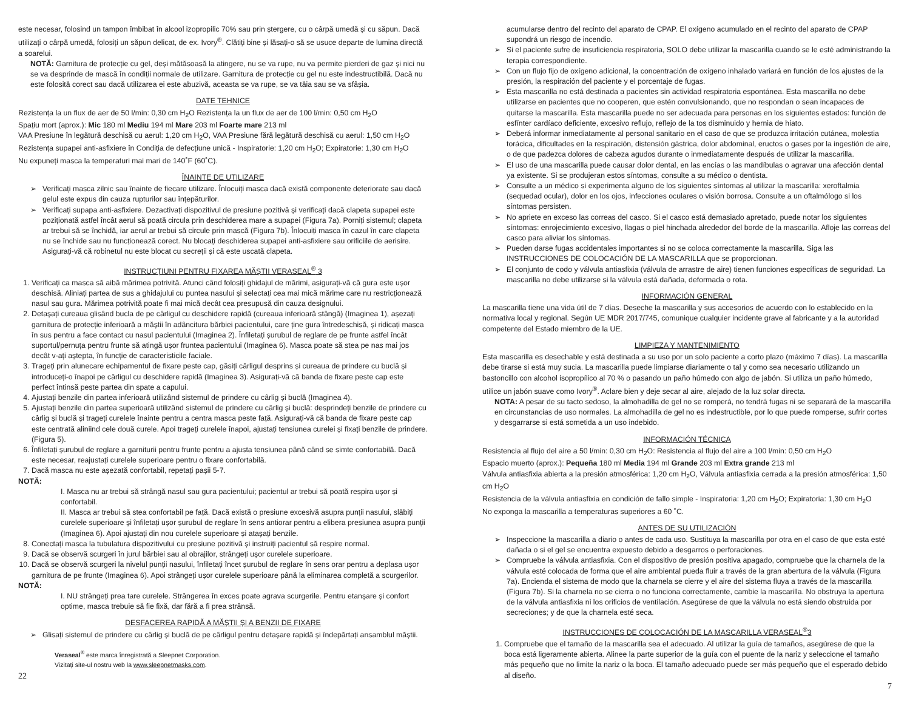este necesar, folosind un tampon îmbibat în alcool izopropilic 70% sau prin ștergere, cu o cârpă umedă și cu săpun. Dacă utilizați o cârpă umedă, folosiți un săpun delicat, de ex. Ivory<sup>®</sup>. Clătiți bine și lăsați-o să se usuce departe de lumina directă a soarelui.
NOTĂ: Garnitura de protecție cu gel, deși mătăsoasă la atingere, nu se va rupe, nu va permite pierderi de gaz și nici nu se va desprinde de mască în condiții normale de utilizare. Garnitura de protecție cu gel nu este indestructibilă. Dacă nu este folosită corect sau dacă utilizarea ei este abuzivă, aceasta se va rupe, se va tăia sau se va sfâșia.
DATE TEHNICE
Rezistența la un flux de aer de 50 l/min: 0,30 cm H<sub>2</sub>O Rezistența la un flux de aer de 100 l/min: 0,50 cm H<sub>2</sub>O
Spațiu mort (aprox.): Mic 180 ml Mediu 194 ml Mare 203 ml Foarte mare 213 ml
VAA Presiune în legătură deschisă cu aerul: 1,20 cm H<sub>2</sub>O, VAA Presiune fără legătură deschisă cu aerul: 1,50 cm H<sub>2</sub>O
Rezistența supapei anti-asfixiere în Condiția de defecțiune unică - Inspiratorie: 1,20 cm H<sub>2</sub>O; Expiratorie: 1,30 cm H<sub>2</sub>O
Nu expuneți masca la temperaturi mai mari de 140˚F (60˚C).
ÎNAINTE DE UTILIZARE
Verificați masca zilnic sau înainte de fiecare utilizare. Înlocuiți masca dacă există componente deteriorate sau dacă gelul este expus din cauza rupturilor sau înțepăturilor.
Verificați supapa anti-asfixiere. Dezactivați dispozitivul de presiune pozitivă și verificați dacă clapeta supapei este poziționată astfel încât aerul să poată circula prin deschiderea mare a supapei (Figura 7a). Porniți sistemul; clapeta ar trebui să se închidă, iar aerul ar trebui să circule prin mască (Figura 7b). Înlocuiți masca în cazul în care clapeta nu se închide sau nu funcționează corect. Nu blocați deschiderea supapei anti-asfixiere sau orificiile de aerisire. Asigurați-vă că robinetul nu este blocat cu secreții și că este uscată clapeta.
INSTRUCȚIUNI PENTRU FIXAREA MĂȘTII VERASEAL<sup>®</sup> 3
1. Verificați ca masca să aibă mărimea potrivită. Atunci când folosiți ghidajul de mărimi, asigurați-vă că gura este ușor deschisă. Aliniați partea de sus a ghidajului cu puntea nasului și selectați cea mai mică mărime care nu restricționează nasul sau gura. Mărimea potrivită poate fi mai mică decât cea presupusă din cauza designului.
2. Detașați cureaua glisând bucla de pe cârligul cu deschidere rapidă (cureaua inferioară stângă) (Imaginea 1), așezați garnitura de protecție inferioară a măștii în adâncitura bărbiei pacientului, care ține gura întredeschisă, și ridicați masca în sus pentru a face contact cu nasul pacientului (Imaginea 2). Înfiletați șurubul de reglare de pe frunte astfel încât suportul/pernuța pentru frunte să atingă ușor fruntea pacientului (Imaginea 6). Masca poate să stea pe nas mai jos decât v-ați aștepta, în funcție de caracteristicile faciale.
3. Trageți prin alunecare echipamentul de fixare peste cap, găsiți cârligul desprins și cureaua de prindere cu buclă și introduceți-o înapoi pe cârligul cu deschidere rapidă (Imaginea 3). Asigurați-vă că banda de fixare peste cap este perfect întinsă peste partea din spate a capului.
4. Ajustați benzile din partea inferioară utilizând sistemul de prindere cu cârlig și buclă (Imaginea 4).
5. Ajustați benzile din partea superioară utilizând sistemul de prindere cu cârlig și buclă: desprindeți benzile de prindere cu cârlig și buclă și trageți curelele înainte pentru a centra masca peste față. Asigurați-vă că banda de fixare peste cap este centrată aliniind cele două curele. Apoi trageți curelele înapoi, ajustați tensiunea curelei și fixați benzile de prindere. (Figura 5).
6. Înfiletați șurubul de reglare a garniturii pentru frunte pentru a ajusta tensiunea până când se simte confortabilă. Dacă este necesar, reajustați curelele superioare pentru o fixare confortabilă.
7. Dacă masca nu este așezată confortabil, repetați pașii 5-7.
NOTĂ:
I. Masca nu ar trebui să strângă nasul sau gura pacientului; pacientul ar trebui să poată respira ușor și confortabil.
II. Masca ar trebui să stea confortabil pe față. Dacă există o presiune excesivă asupra punții nasului, slăbiți curelele superioare și înfiletați ușor șurubul de reglare în sens antiorar pentru a elibera presiunea asupra punții (Imaginea 6). Apoi ajustați din nou curelele superioare și atașați benzile.
8. Conectați masca la tubulatura dispozitivului cu presiune pozitivă și instruiți pacientul să respire normal.
9. Dacă se observă scurgeri în jurul bărbiei sau al obrajilor, strângeți ușor curelele superioare.
10. Dacă se observă scurgeri la nivelul punții nasului, înfiletați încet șurubul de reglare în sens orar pentru a deplasa ușor garnitura de pe frunte (Imaginea 6). Apoi strângeți ușor curelele superioare până la eliminarea completă a scurgerilor.
NOTĂ:
I. NU strângeți prea tare curelele. Strângerea în exces poate agrava scurgerile. Pentru etanșare și confort optime, masca trebuie să fie fixă, dar fără a fi prea strânsă.
DESFACEREA RAPIDĂ A MĂȘTII ȘI A BENZII DE FIXARE
Glisați sistemul de prindere cu cârlig și buclă de pe cârligul pentru detașare rapidă și îndepărtați ansamblul măștii.
Veraseal<sup>®</sup> este marca înregistrată a Sleepnet Corporation.
Vizitați site-ul nostru web la www.sleepnetmasks.com.
22
acumularse dentro del recinto del aparato de CPAP. El oxígeno acumulado en el recinto del aparato de CPAP supondrá un riesgo de incendio.
Si el paciente sufre de insuficiencia respiratoria, SOLO debe utilizar la mascarilla cuando se le esté administrando la terapia correspondiente.
Con un flujo fijo de oxígeno adicional, la concentración de oxígeno inhalado variará en función de los ajustes de la presión, la respiración del paciente y el porcentaje de fugas.
Esta mascarilla no está destinada a pacientes sin actividad respiratoria espontánea. Esta mascarilla no debe utilizarse en pacientes que no cooperen, que estén convulsionando, que no respondan o sean incapaces de quitarse la mascarilla. Esta mascarilla puede no ser adecuada para personas en los siguientes estados: función de esfínter cardíaco deficiente, excesivo reflujo, reflejo de la tos disminuido y hernia de hiato.
Deberá informar inmediatamente al personal sanitario en el caso de que se produzca irritación cutánea, molestia torácica, dificultades en la respiración, distensión gástrica, dolor abdominal, eructos o gases por la ingestión de aire, o de que padezca dolores de cabeza agudos durante o inmediatamente después de utilizar la mascarilla.
El uso de una mascarilla puede causar dolor dental, en las encías o las mandíbulas o agravar una afección dental ya existente. Si se produjeran estos síntomas, consulte a su médico o dentista.
Consulte a un médico si experimenta alguno de los siguientes síntomas al utilizar la mascarilla: xeroftalmia (sequedad ocular), dolor en los ojos, infecciones oculares o visión borrosa. Consulte a un oftalmólogo si los síntomas persisten.
No apriete en exceso las correas del casco. Si el casco está demasiado apretado, puede notar los siguientes síntomas: enrojecimiento excesivo, llagas o piel hinchada alrededor del borde de la mascarilla. Afloje las correas del casco para aliviar los síntomas.
Pueden darse fugas accidentales importantes si no se coloca correctamente la mascarilla. Siga las INSTRUCCIONES DE COLOCACIÓN DE LA MASCARILLA que se proporcionan.
El conjunto de codo y válvula antiasfixia (válvula de arrastre de aire) tienen funciones específicas de seguridad. La mascarilla no debe utilizarse si la válvula está dañada, deformada o rota.
INFORMACIÓN GENERAL
La mascarilla tiene una vida útil de 7 días. Deseche la mascarilla y sus accesorios de acuerdo con lo establecido en la normativa local y regional. Según UE MDR 2017/745, comunique cualquier incidente grave al fabricante y a la autoridad competente del Estado miembro de la UE.
LIMPIEZA Y MANTENIMIENTO
Esta mascarilla es desechable y está destinada a su uso por un solo paciente a corto plazo (máximo 7 días). La mascarilla debe tirarse si está muy sucia. La mascarilla puede limpiarse diariamente o tal y como sea necesario utilizando un bastoncillo con alcohol isopropílico al 70 % o pasando un paño húmedo con algo de jabón. Si utiliza un paño húmedo, utilice un jabón suave como Ivory<sup>®</sup>. Aclare bien y deje secar al aire, alejado de la luz solar directa.
NOTA: A pesar de su tacto sedoso, la almohadilla de gel no se romperá, no tendrá fugas ni se separará de la mascarilla en circunstancias de uso normales. La almohadilla de gel no es indestructible, por lo que puede romperse, sufrir cortes y desgarrarse si está sometida a un uso indebido.
INFORMACIÓN TÉCNICA
Resistencia al flujo del aire a 50 l/min: 0,30 cm H<sub>2</sub>O: Resistencia al flujo del aire a 100 l/min: 0,50 cm H<sub>2</sub>O
Espacio muerto (aprox.): Pequeña 180 ml Media 194 ml Grande 203 ml Extra grande 213 ml
Válvula antiasfixia abierta a la presión atmosférica: 1,20 cm H<sub>2</sub>O, Válvula antiasfixia cerrada a la presión atmosférica: 1,50 cm H<sub>2</sub>O
Resistencia de la válvula antiasfixia en condición de fallo simple - Inspiratoria: 1,20 cm H<sub>2</sub>O; Expiratoria: 1,30 cm H<sub>2</sub>O
No exponga la mascarilla a temperaturas superiores a 60 ˚C.
ANTES DE SU UTILIZACIÓN
Inspeccione la mascarilla a diario o antes de cada uso. Sustituya la mascarilla por otra en el caso de que esta esté dañada o si el gel se encuentra expuesto debido a desgarros o perforaciones.
Compruebe la válvula antiasfixia. Con el dispositivo de presión positiva apagado, compruebe que la charnela de la válvula esté colocada de forma que el aire ambiental pueda fluir a través de la gran abertura de la válvula (Figura 7a). Encienda el sistema de modo que la charnela se cierre y el aire del sistema fluya a través de la mascarilla (Figura 7b). Si la charnela no se cierra o no funciona correctamente, cambie la mascarilla. No obstruya la apertura de la válvula antiasfixia ni los orificios de ventilación. Asegúrese de que la válvula no está siendo obstruida por secreciones; y de que la charnela esté seca.
INSTRUCCIONES DE COLOCACIÓN DE LA MASCARILLA VERASEAL<sup>®</sup>3
1. Compruebe que el tamaño de la mascarilla sea el adecuado. Al utilizar la guía de tamaños, asegúrese de que la boca está ligeramente abierta. Alinee la parte superior de la guía con el puente de la nariz y seleccione el tamaño más pequeño que no limite la nariz o la boca. El tamaño adecuado puede ser más pequeño que el esperado debido al diseño.
7